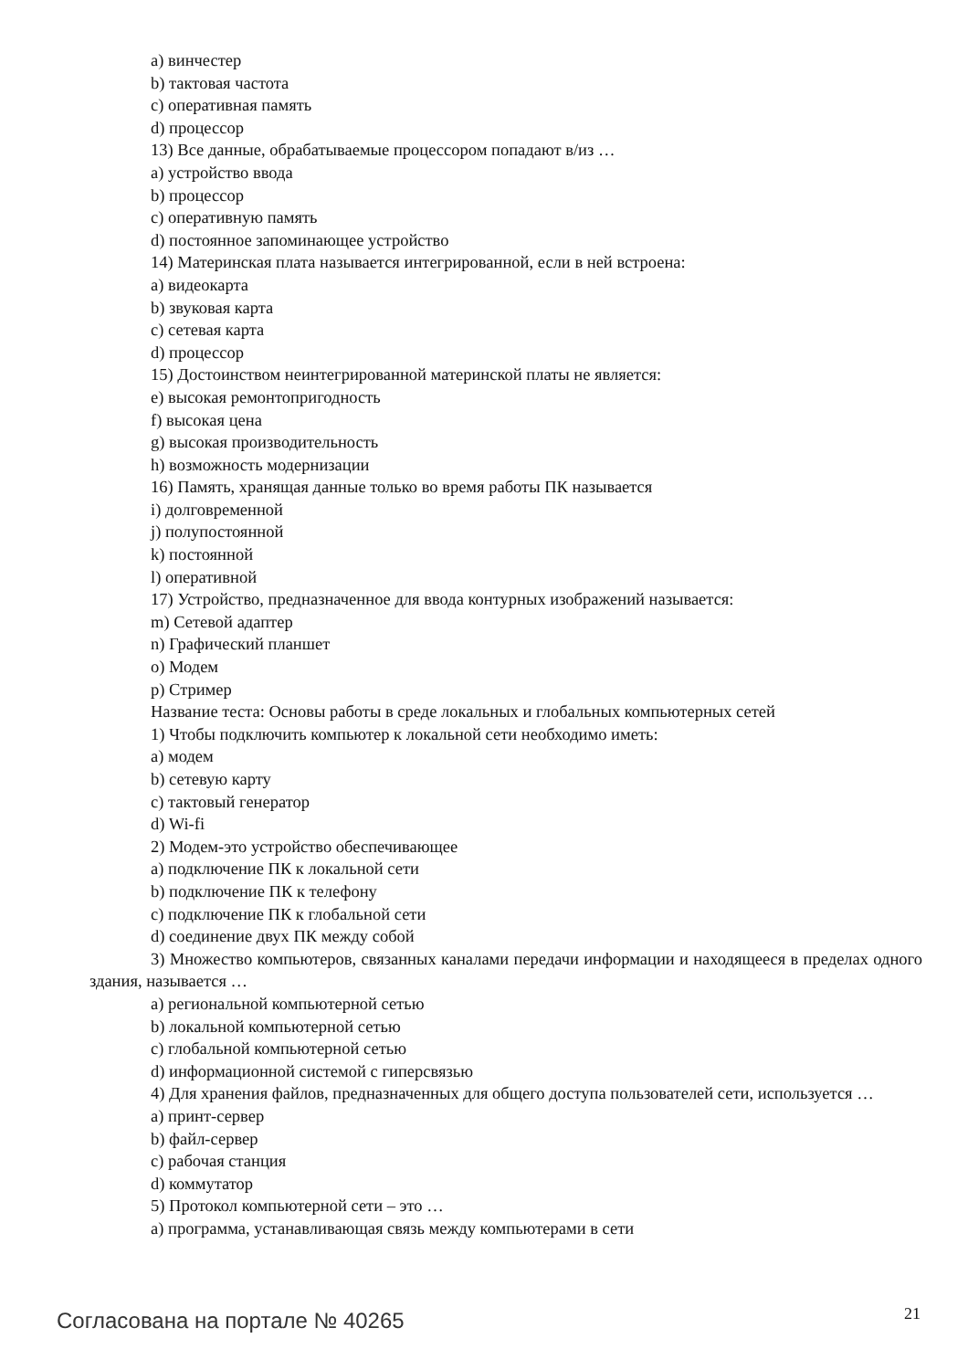a) винчестер
b) тактовая частота
c) оперативная память
d) процессор
13) Все данные, обрабатываемые процессором попадают в/из …
a) устройство ввода
b) процессор
c) оперативную память
d) постоянное запоминающее устройство
14) Материнская плата называется интегрированной, если в ней встроена:
a) видеокарта
b) звуковая карта
c) сетевая карта
d) процессор
15) Достоинством неинтегрированной материнской платы не является:
e) высокая ремонтопригодность
f) высокая цена
g) высокая производительность
h) возможность модернизации
16) Память, хранящая данные только во время работы ПК называется
i) долговременной
j) полупостоянной
k) постоянной
l) оперативной
17) Устройство, предназначенное для ввода контурных изображений называется:
m) Сетевой адаптер
n) Графический планшет
o) Модем
p) Стример
Название теста: Основы работы в среде локальных и глобальных компьютерных сетей
1) Чтобы подключить компьютер к локальной сети необходимо иметь:
a) модем
b) сетевую карту
c) тактовый генератор
d) Wi-fi
2) Модем-это устройство обеспечивающее
a) подключение ПК к локальной сети
b) подключение ПК к телефону
c) подключение ПК к глобальной сети
d) соединение двух ПК между собой
3) Множество компьютеров, связанных каналами передачи информации и находящееся в пределах одного здания, называется …
a) региональной компьютерной сетью
b) локальной компьютерной сетью
c) глобальной компьютерной сетью
d) информационной системой с гиперсвязью
4) Для хранения файлов, предназначенных для общего доступа пользователей сети, используется …
a) принт-сервер
b) файл-сервер
c) рабочая станция
d) коммутатор
5) Протокол компьютерной сети – это …
a) программа, устанавливающая связь между компьютерами в сети
Согласована на портале № 40265 21